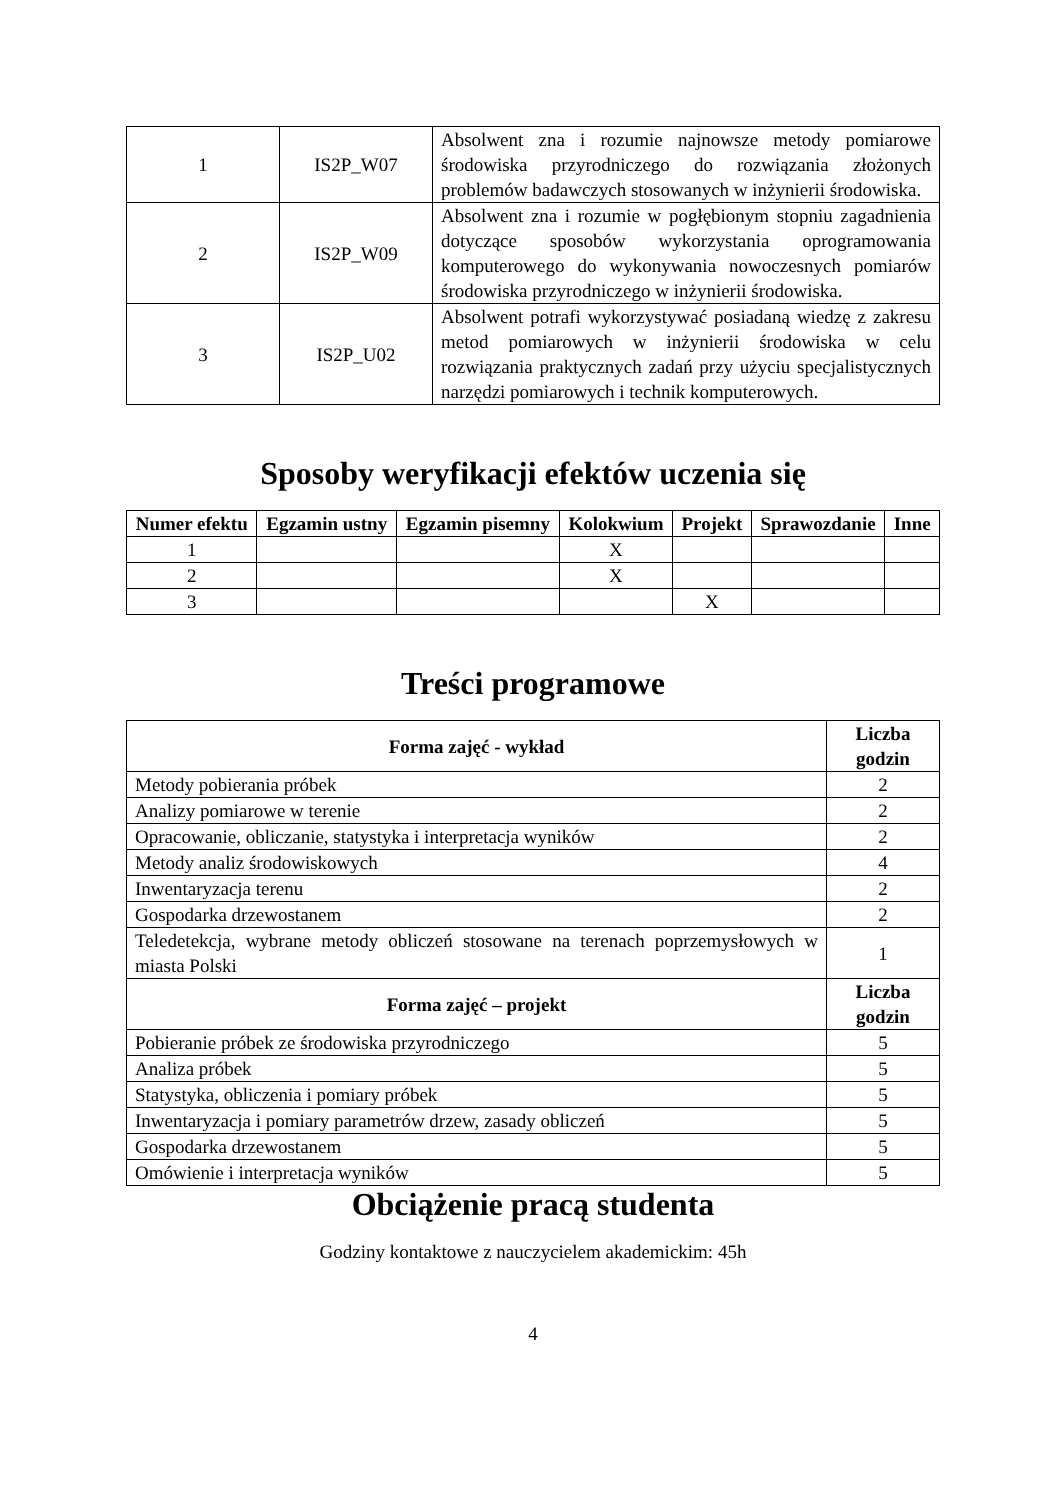| 1 | IS2P_W07 | Absolwent zna i rozumie najnowsze metody pomiarowe środowiska przyrodniczego do rozwiązania złożonych problemów badawczych stosowanych w inżynierii środowiska. |
| 2 | IS2P_W09 | Absolwent zna i rozumie w pogłębionym stopniu zagadnienia dotyczące sposobów wykorzystania oprogramowania komputerowego do wykonywania nowoczesnych pomiarów środowiska przyrodniczego w inżynierii środowiska. |
| 3 | IS2P_U02 | Absolwent potrafi wykorzystywać posiadaną wiedzę z zakresu metod pomiarowych w inżynierii środowiska w celu rozwiązania praktycznych zadań przy użyciu specjalistycznych narzędzi pomiarowych i technik komputerowych. |
Sposoby weryfikacji efektów uczenia się
| Numer efektu | Egzamin ustny | Egzamin pisemny | Kolokwium | Projekt | Sprawozdanie | Inne |
| --- | --- | --- | --- | --- | --- | --- |
| 1 | | | X | | | |
| 2 | | | X | | | |
| 3 | | | | X | | |
Treści programowe
| Forma zajęć - wykład | Liczba godzin |
| --- | --- |
| Metody pobierania próbek | 2 |
| Analizy pomiarowe w terenie | 2 |
| Opracowanie, obliczanie, statystyka i interpretacja wyników | 2 |
| Metody analiz środowiskowych | 4 |
| Inwentaryzacja terenu | 2 |
| Gospodarka drzewostanem | 2 |
| Teledetekcja, wybrane metody obliczeń stosowane na terenach poprzemysłowych w miasta Polski | 1 |
| Forma zajęć – projekt | Liczba godzin |
| Pobieranie próbek ze środowiska przyrodniczego | 5 |
| Analiza próbek | 5 |
| Statystyka, obliczenia i pomiary próbek | 5 |
| Inwentaryzacja i pomiary parametrów drzew, zasady obliczeń | 5 |
| Gospodarka drzewostanem | 5 |
| Omówienie i interpretacja wyników | 5 |
Obciążenie pracą studenta
Godziny kontaktowe z nauczycielem akademickim: 45h
4